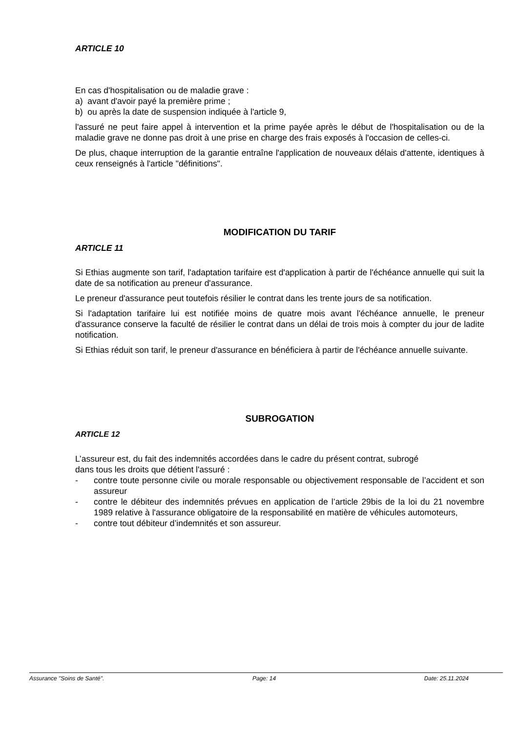ARTICLE 10
En cas d'hospitalisation ou de maladie grave :
a) avant d'avoir payé la première prime ;
b) ou après la date de suspension indiquée à l'article 9,
l'assuré ne peut faire appel à intervention et la prime payée après le début de l'hospitalisation ou de la maladie grave ne donne pas droit à une prise en charge des frais exposés à l'occasion de celles-ci.
De plus, chaque interruption de la garantie entraîne l'application de nouveaux délais d'attente, identiques à ceux renseignés à l'article "définitions".
MODIFICATION DU TARIF
ARTICLE 11
Si Ethias augmente son tarif, l'adaptation tarifaire est d'application à partir de l'échéance annuelle qui suit la date de sa notification au preneur d'assurance.
Le preneur d'assurance peut toutefois résilier le contrat dans les trente jours de sa notification.
Si l'adaptation tarifaire lui est notifiée moins de quatre mois avant l'échéance annuelle, le preneur d'assurance conserve la faculté de résilier le contrat dans un délai de trois mois à compter du jour de ladite notification.
Si Ethias réduit son tarif, le preneur d'assurance en bénéficiera à partir de l'échéance annuelle suivante.
SUBROGATION
ARTICLE 12
L’assureur est, du fait des indemnités accordées dans le cadre du présent contrat, subrogé
dans tous les droits que détient l'assuré :
- contre toute personne civile ou morale responsable ou objectivement responsable de l’accident et son assureur
- contre le débiteur des indemnités prévues en application de l’article 29bis de la loi du 21 novembre 1989 relative à l'assurance obligatoire de la responsabilité en matière de véhicules automoteurs,
- contre tout débiteur d’indemnités et son assureur.
Assurance "Soins de Santé". Page: 14 Date: 25.11.2024